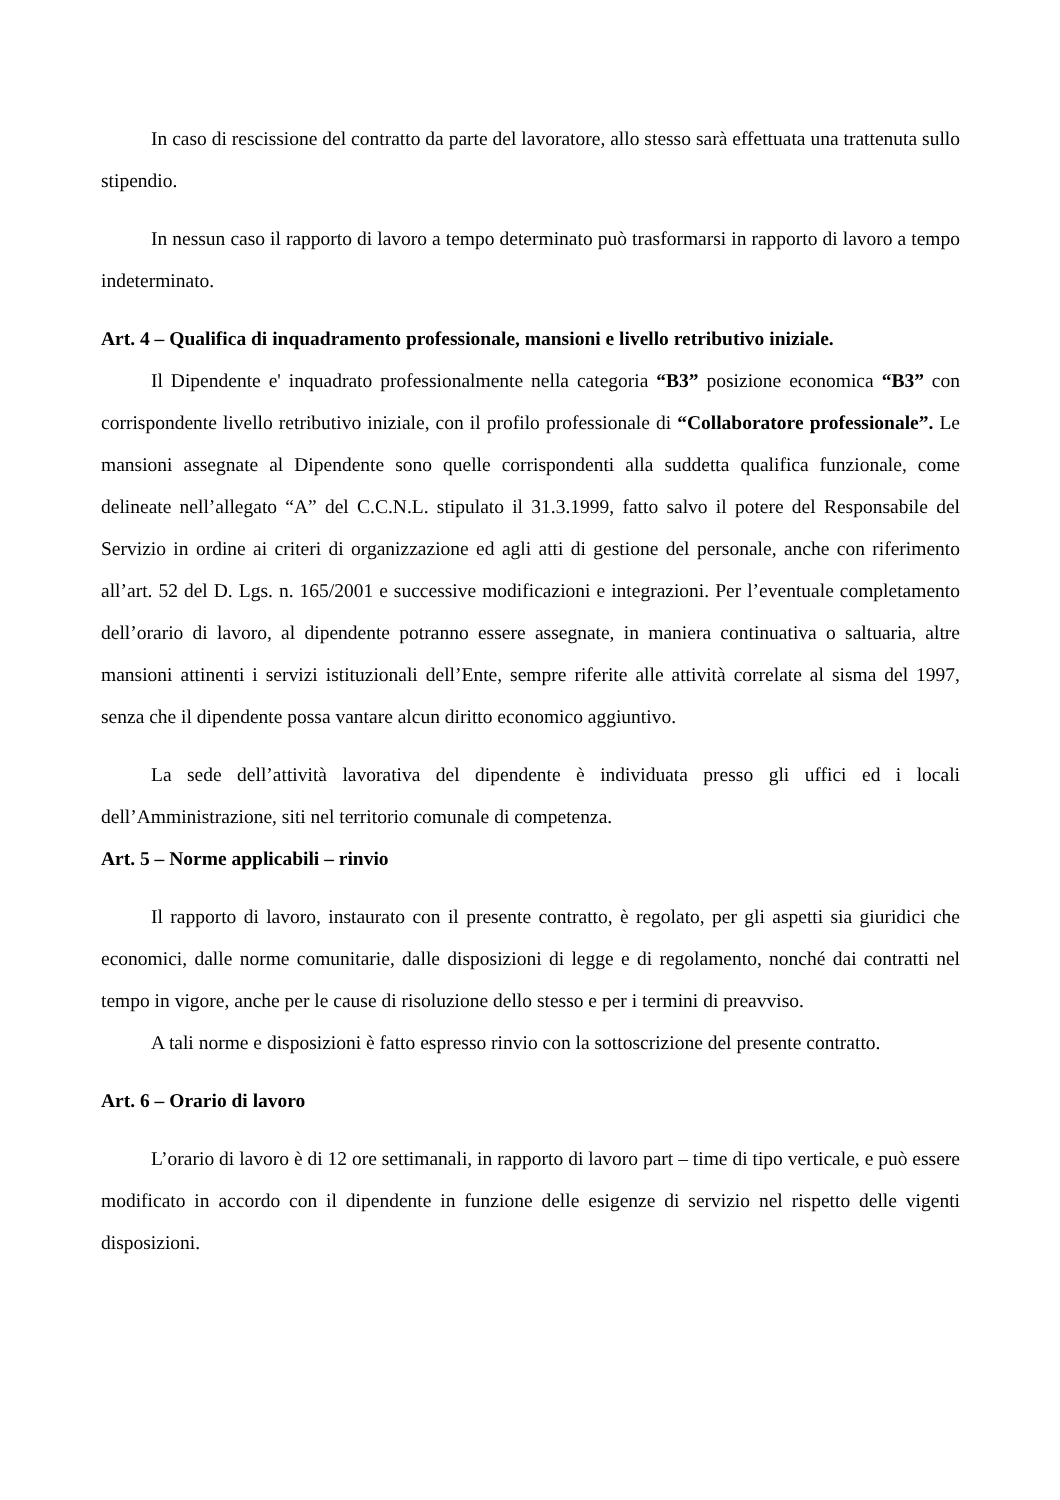In caso di rescissione del contratto da parte del lavoratore, allo stesso sarà effettuata una trattenuta sullo stipendio.
In nessun caso il rapporto di lavoro a tempo determinato può trasformarsi in rapporto di lavoro a tempo indeterminato.
Art. 4 – Qualifica di inquadramento professionale, mansioni e livello retributivo iniziale.
Il Dipendente e' inquadrato professionalmente nella categoria “B3” posizione economica “B3” con corrispondente livello retributivo iniziale, con il profilo professionale di “Collaboratore professionale”. Le mansioni assegnate al Dipendente sono quelle corrispondenti alla suddetta qualifica funzionale, come delineate nell’allegato “A” del C.C.N.L. stipulato il 31.3.1999, fatto salvo il potere del Responsabile del Servizio in ordine ai criteri di organizzazione ed agli atti di gestione del personale, anche con riferimento all’art. 52 del D. Lgs. n. 165/2001 e successive modificazioni e integrazioni. Per l’eventuale completamento dell’orario di lavoro, al dipendente potranno essere assegnate, in maniera continuativa o saltuaria, altre mansioni attinenti i servizi istituzionali dell’Ente, sempre riferite alle attività correlate al sisma del 1997, senza che il dipendente possa vantare alcun diritto economico aggiuntivo.
La sede dell’attività lavorativa del dipendente è individuata presso gli uffici ed i locali dell’Amministrazione, siti nel territorio comunale di competenza.
Art. 5 – Norme applicabili – rinvio
Il rapporto di lavoro, instaurato con il presente contratto, è regolato, per gli aspetti sia giuridici che economici, dalle norme comunitarie, dalle disposizioni di legge e di regolamento, nonché dai contratti nel tempo in vigore, anche per le cause di risoluzione dello stesso e per i termini di preavviso.
A tali norme e disposizioni è fatto espresso rinvio con la sottoscrizione del presente contratto.
Art. 6 – Orario di lavoro
L’orario di lavoro è di 12 ore settimanali, in rapporto di lavoro part – time di tipo verticale, e può essere modificato in accordo con il dipendente in funzione delle esigenze di servizio nel rispetto delle vigenti disposizioni.